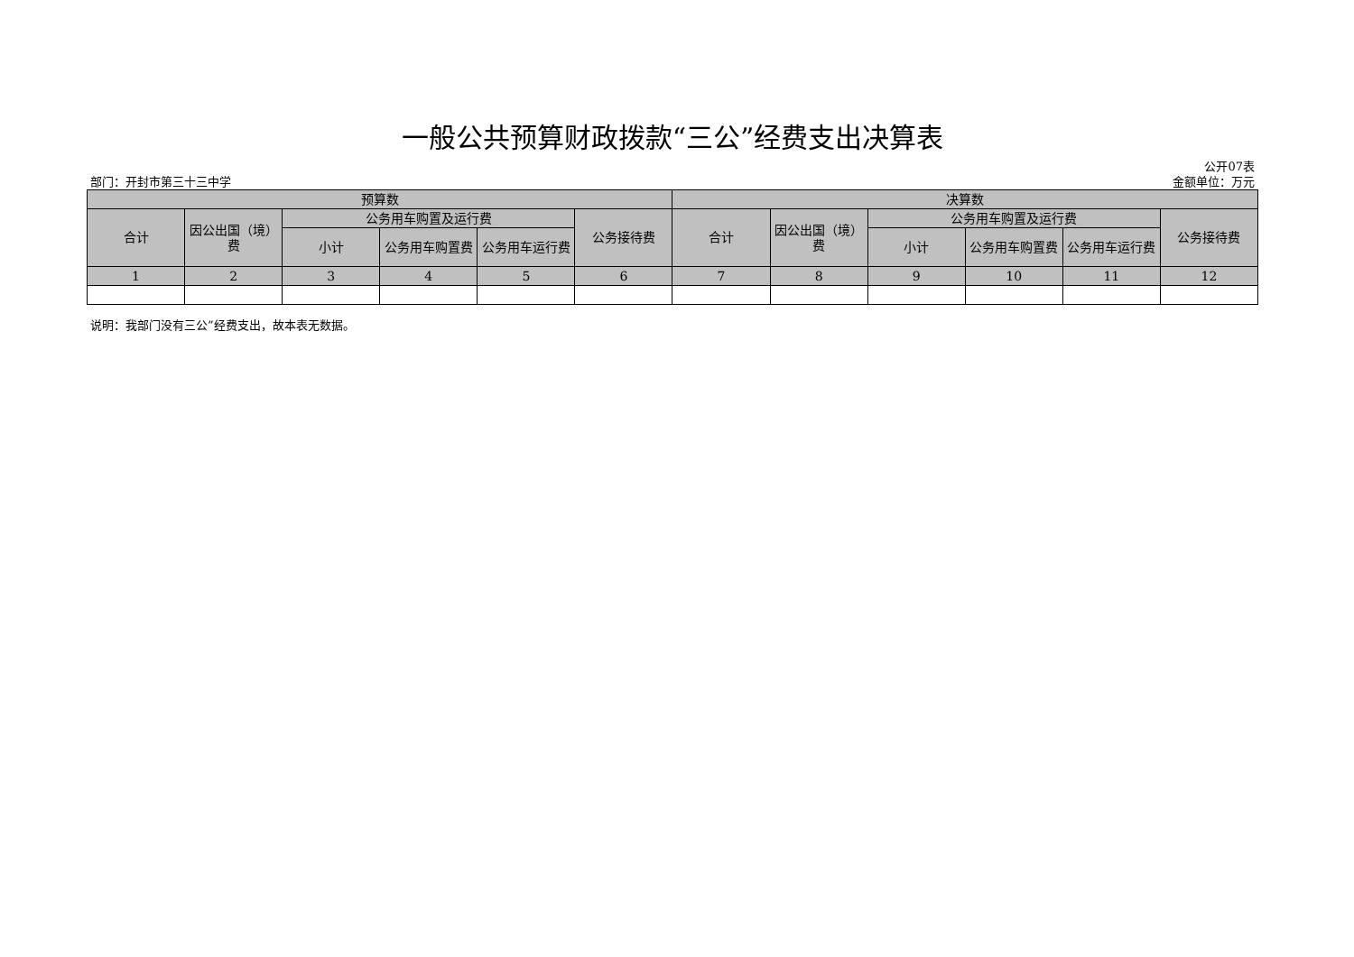一般公共预算财政拨款“三公”经费支出决算表
部门：开封市第三十三中学
公开07表
金额单位：万元
| 预算数 | | | | | | 决算数 | | | | | |
| --- | --- | --- | --- | --- | --- | --- | --- | --- | --- | --- | --- |
| 合计 | 因公出国（境）费 | 公务用车购置及运行费 | | | 公务接待费 | 合计 | 因公出国（境）费 | 公务用车购置及运行费 | | | 公务接待费 |
| | | 小计 | 公务用车购置费 | 公务用车运行费 | | | | 小计 | 公务用车购置费 | 公务用车运行费 | |
| 1 | 2 | 3 | 4 | 5 | 6 | 7 | 8 | 9 | 10 | 11 | 12 |
说明：我部门没有三公”经费支出，故本表无数据。